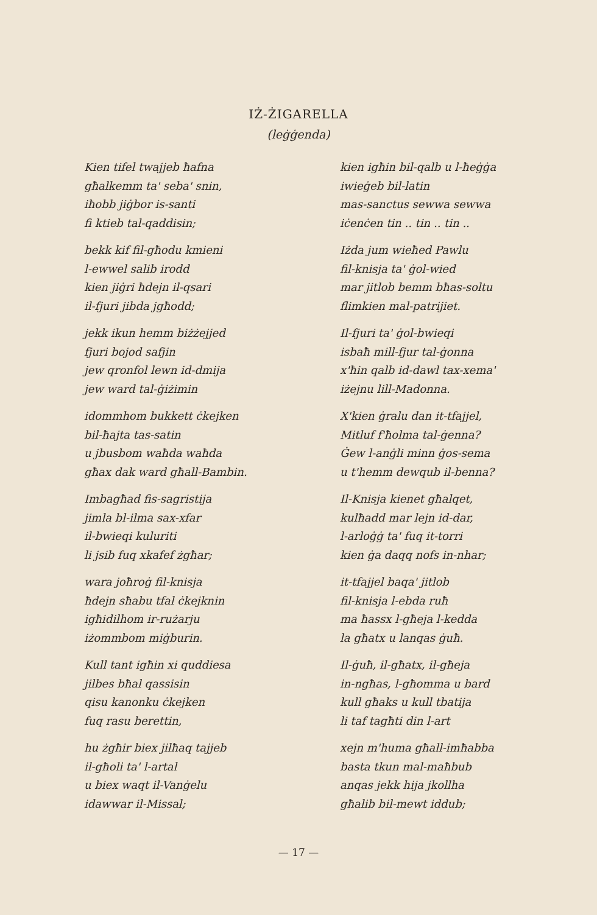IŻ-ŻIGARELLA
(leġġenda)
Kien tifel twajjeb ħafna
għalkemm ta' seba' snin,
iħobb jiġbor is-santi
fi ktieb tal-qaddisin;
bekk kif fil-għodu kmieni
l-ewwel salib irodd
kien jiġri ħdejn il-qsari
il-fjuri jibda jgħodd;
jekk ikun hemm biżżejjed
fjuri bojod safjin
jew qronfol lewn id-dmija
jew ward tal-ġiżimin
idommhom bukkett ċkejken
bil-ħajta tas-satin
u jbusbom waħda waħda
għax dak ward għall-Bambin.
Imbagħad fis-sagristija
jimla bl-ilma sax-xfar
il-bwieqi kuluriti
li jsib fuq xkafef żgħar;
wara joħroġ fil-knisja
ħdejn sħabu tfal ċkejknin
igħidilhom ir-rużarju
iżommbom miġburin.
Kull tant igħin xi quddiesa
jilbes bħal qassisin
qisu kanonku ċkejken
fuq rasu berettin,
hu żgħir biex jilħaq tajjeb
il-għoli ta' l-artal
u biex waqt il-Vanġelu
idawwar il-Missal;
kien igħin bil-qalb u l-ħeġġa
iwieġeb bil-latin
mas-sanctus sewwa sewwa
iċenċen tin .. tin .. tin ..
Iżda jum wieħed Pawlu
fil-knisja ta' ġol-wied
mar jitlob bemm bħas-soltu
flimkien mal-patrijiet.
Il-fjuri ta' ġol-bwieqi
isbaħ mill-fjur tal-ġonna
x'ħin qalb id-dawl tax-xema'
iżejnu lill-Madonna.
X'kien ġralu dan it-tfajjel,
Mitluf f'ħolma tal-ġenna?
Ġew l-anġli minn ġos-sema
u t'hemm dewqub il-benna?
Il-Knisja kienet għalqet,
kulħadd mar lejn id-dar,
l-arloġġ ta' fuq it-torri
kien ġa daqq nofs in-nhar;
it-tfajjel baqa' jitlob
fil-knisja l-ebda ruħ
ma ħassx l-għeja l-kedda
la għatx u lanqas ġuħ.
Il-ġuħ, il-għatx, il-għeja
in-ngħas, l-għomma u bard
kull għaks u kull tbatija
li taf tagħti din l-art
xejn m'huma għall-imħabba
basta tkun mal-maħbub
anqas jekk hija jkollha
għalib bil-mewt iddub;
— 17 —